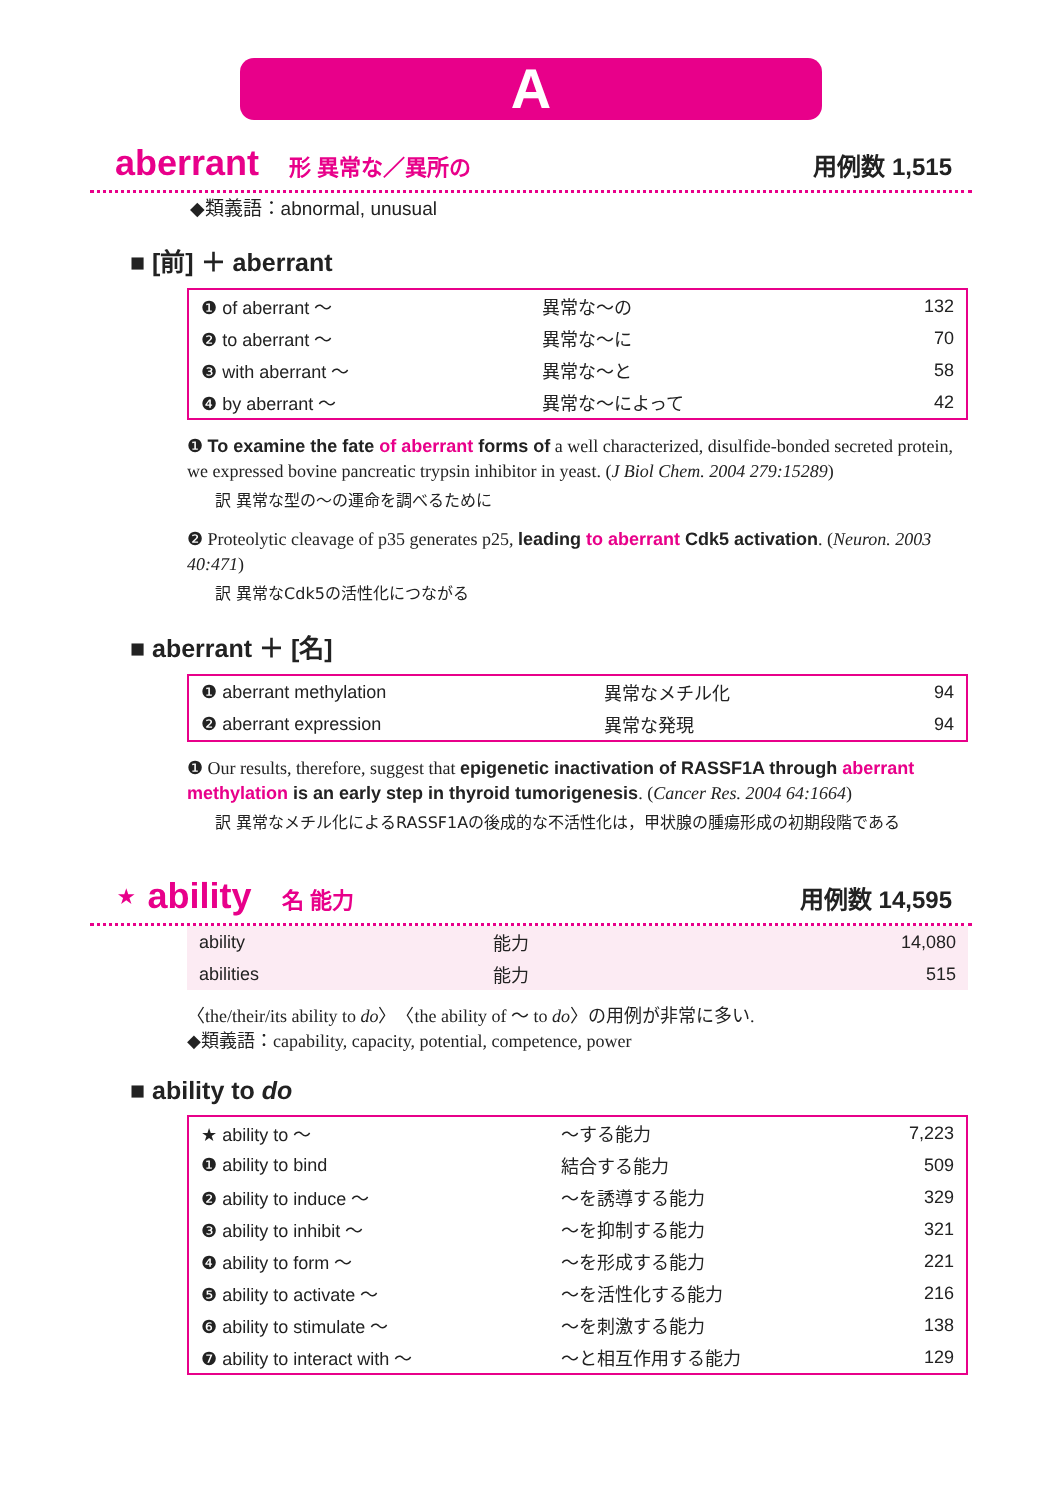A
aberrant 形 異常な／異所の 用例数 1,515
◆類義語：abnormal, unusual
■ [前] ＋ aberrant
| ❶ of aberrant ～ | 異常な～の | 132 |
| ❷ to aberrant ～ | 異常な～に | 70 |
| ❸ with aberrant ～ | 異常な～と | 58 |
| ❹ by aberrant ～ | 異常な～によって | 42 |
❶ To examine the fate of aberrant forms of a well characterized, disulfide-bonded secreted protein, we expressed bovine pancreatic trypsin inhibitor in yeast. (J Biol Chem. 2004 279:15289)
訳 異常な型の～の運命を調べるために
❷ Proteolytic cleavage of p35 generates p25, leading to aberrant Cdk5 activation. (Neuron. 2003 40:471)
訳 異常なCdk5の活性化につながる
■ aberrant ＋ [名]
| ❶ aberrant methylation | 異常なメチル化 | 94 |
| ❷ aberrant expression | 異常な発現 | 94 |
❶ Our results, therefore, suggest that epigenetic inactivation of RASSF1A through aberrant methylation is an early step in thyroid tumorigenesis. (Cancer Res. 2004 64:1664)
訳 異常なメチル化によるRASSF1Aの後成的な不活性化は，甲状腺の腫瘍形成の初期段階である
⋆ ability 名 能力 用例数 14,595
| ability | 能力 | 14,080 |
| abilities | 能力 | 515 |
〈the/their/its ability to do〉〈the ability of ～ to do〉の用例が非常に多い.
◆類義語：capability, capacity, potential, competence, power
■ ability to do
| ★ ability to ～ | ～する能力 | 7,223 |
| ❶ ability to bind | 結合する能力 | 509 |
| ❷ ability to induce ～ | ～を誘導する能力 | 329 |
| ❸ ability to inhibit ～ | ～を抑制する能力 | 321 |
| ❹ ability to form ～ | ～を形成する能力 | 221 |
| ❺ ability to activate ～ | ～を活性化する能力 | 216 |
| ❻ ability to stimulate ～ | ～を刺激する能力 | 138 |
| ❼ ability to interact with ～ | ～と相互作用する能力 | 129 |